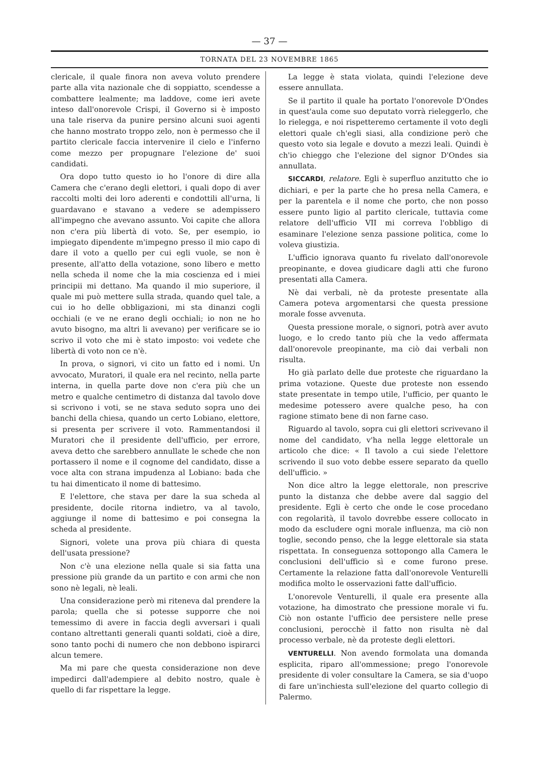— 37 —
TORNATA DEL 23 NOVEMBRE 1865
clericale, il quale finora non aveva voluto prendere parte alla vita nazionale che di soppiatto, scendesse a combattere lealmente; ma laddove, come ieri avete inteso dall'onorevole Crispi, il Governo si è imposto una tale riserva da punire persino alcuni suoi agenti che hanno mostrato troppo zelo, non è permesso che il partito clericale faccia intervenire il cielo e l'inferno come mezzo per propugnare l'elezione de' suoi candidati.
Ora dopo tutto questo io ho l'onore di dire alla Camera che c'erano degli elettori, i quali dopo di aver raccolti molti dei loro aderenti e condottili all'urna, li guardavano e stavano a vedere se adempissero all'impegno che avevano assunto. Voi capite che allora non c'era più libertà di voto. Se, per esempio, io impiegato dipendente m'impegno presso il mio capo di dare il voto a quello per cui egli vuole, se non è presente, all'atto della votazione, sono libero e metto nella scheda il nome che la mia coscienza ed i miei principii mi dettano. Ma quando il mio superiore, il quale mi può mettere sulla strada, quando quel tale, a cui io ho delle obbligazioni, mi sta dinanzi cogli occhiali (e ve ne erano degli occhiali; io non ne ho avuto bisogno, ma altri li avevano) per verificare se io scrivo il voto che mi è stato imposto: voi vedete che libertà di voto non ce n'è.
In prova, o signori, vi cito un fatto ed i nomi. Un avvocato, Muratori, il quale era nel recinto, nella parte interna, in quella parte dove non c'era più che un metro e qualche centimetro di distanza dal tavolo dove si scrivono i voti, se ne stava seduto sopra uno dei banchi della chiesa, quando un certo Lobiano, elettore, si presenta per scrivere il voto. Rammentandosi il Muratori che il presidente dell'ufficio, per errore, aveva detto che sarebbero annullate le schede che non portassero il nome e il cognome del candidato, disse a voce alta con strana impudenza al Lobiano: bada che tu hai dimenticato il nome di battesimo.
E l'elettore, che stava per dare la sua scheda al presidente, docile ritorna indietro, va al tavolo, aggiunge il nome di battesimo e poi consegna la scheda al presidente.
Signori, volete una prova più chiara di questa dell'usata pressione?
Non c'è una elezione nella quale si sia fatta una pressione più grande da un partito e con armi che non sono nè legali, nè leali.
Una considerazione però mi riteneva dal prendere la parola; quella che si potesse supporre che noi temessimo di avere in faccia degli avversari i quali contano altrettanti generali quanti soldati, cioè a dire, sono tanto pochi di numero che non debbono ispirarci alcun temere.
Ma mi pare che questa considerazione non deve impedirci dall'adempiere al debito nostro, quale è quello di far rispettare la legge.
La legge è stata violata, quindi l'elezione deve essere annullata.
Se il partito il quale ha portato l'onorevole D'Ondes in quest'aula come suo deputato vorrà rieleggerlo, che lo rielegga, e noi rispetteremo certamente il voto degli elettori quale ch'egli siasi, alla condizione però che questo voto sia legale e dovuto a mezzi leali. Quindi è ch'io chieggo che l'elezione del signor D'Ondes sia annullata.
SICCARDI, relatore. Egli è superfluo anzitutto che io dichiari, e per la parte che ho presa nella Camera, e per la parentela e il nome che porto, che non posso essere punto ligio al partito clericale, tuttavia come relatore dell'ufficio VII mi correva l'obbligo di esaminare l'elezione senza passione politica, come lo voleva giustizia.
L'ufficio ignorava quanto fu rivelato dall'onorevole preopinante, e dovea giudicare dagli atti che furono presentati alla Camera.
Nè dai verbali, nè da proteste presentate alla Camera poteva argomentarsi che questa pressione morale fosse avvenuta.
Questa pressione morale, o signori, potrà aver avuto luogo, e lo credo tanto più che la vedo affermata dall'onorevole preopinante, ma ciò dai verbali non risulta.
Ho già parlato delle due proteste che riguardano la prima votazione. Queste due proteste non essendo state presentate in tempo utile, l'ufficio, per quanto le medesime potessero avere qualche peso, ha con ragione stimato bene di non farne caso.
Riguardo al tavolo, sopra cui gli elettori scrivevano il nome del candidato, v'ha nella legge elettorale un articolo che dice: « Il tavolo a cui siede l'elettore scrivendo il suo voto debbe essere separato da quello dell'ufficio. »
Non dice altro la legge elettorale, non prescrive punto la distanza che debbe avere dal saggio del presidente. Egli è certo che onde le cose procedano con regolarità, il tavolo dovrebbe essere collocato in modo da escludere ogni morale influenza, ma ciò non toglie, secondo penso, che la legge elettorale sia stata rispettata. In conseguenza sottopongo alla Camera le conclusioni dell'ufficio sì e come furono prese. Certamente la relazione fatta dall'onorevole Venturelli modifica molto le osservazioni fatte dall'ufficio.
L'onorevole Venturelli, il quale era presente alla votazione, ha dimostrato che pressione morale vi fu. Ciò non ostante l'ufficio dee persistere nelle prese conclusioni, perocchè il fatto non risulta nè dal processo verbale, nè da proteste degli elettori.
VENTURELLI. Non avendo formolata una domanda esplicita, riparo all'ommessione; prego l'onorevole presidente di voler consultare la Camera, se sia d'uopo di fare un'inchiesta sull'elezione del quarto collegio di Palermo.